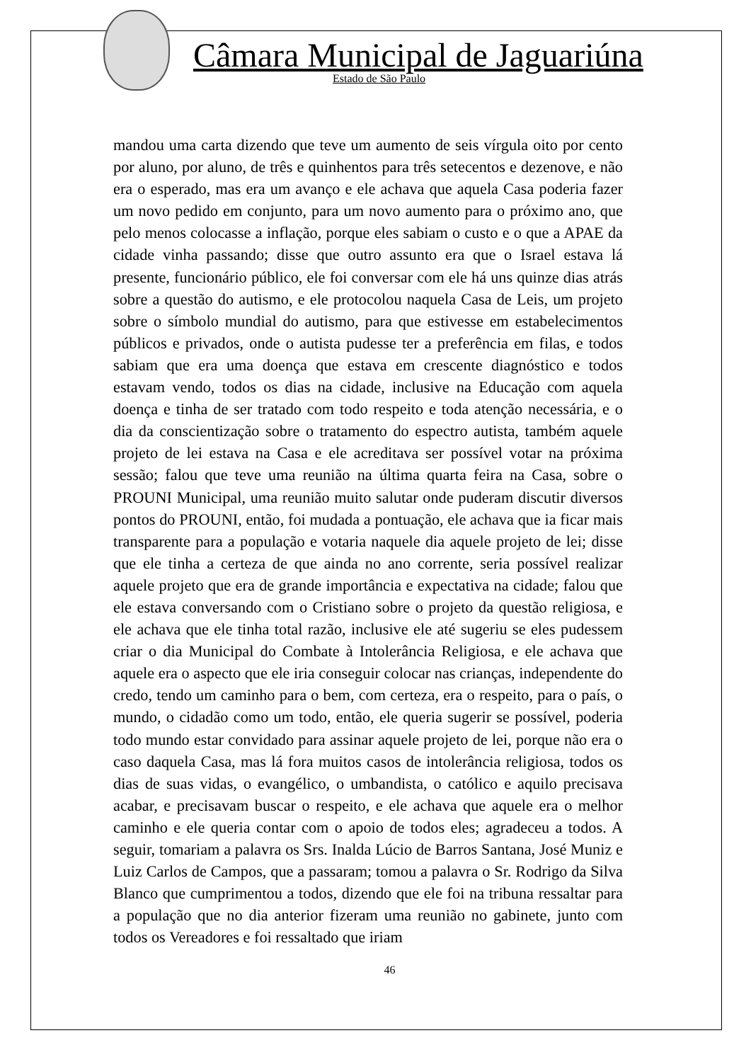Câmara Municipal de Jaguariúna
Estado de São Paulo
mandou uma carta dizendo que teve um aumento de seis vírgula oito por cento por aluno, por aluno, de três e quinhentos para três setecentos e dezenove, e não era o esperado, mas era um avanço e ele achava que aquela Casa poderia fazer um novo pedido em conjunto, para um novo aumento para o próximo ano, que pelo menos colocasse a inflação, porque eles sabiam o custo e o que a APAE da cidade vinha passando; disse que outro assunto era que o Israel estava lá presente, funcionário público, ele foi conversar com ele há uns quinze dias atrás sobre a questão do autismo, e ele protocolou naquela Casa de Leis, um projeto sobre o símbolo mundial do autismo, para que estivesse em estabelecimentos públicos e privados, onde o autista pudesse ter a preferência em filas, e todos sabiam que era uma doença que estava em crescente diagnóstico e todos estavam vendo, todos os dias na cidade, inclusive na Educação com aquela doença e tinha de ser tratado com todo respeito e toda atenção necessária, e o dia da conscientização sobre o tratamento do espectro autista, também aquele projeto de lei estava na Casa e ele acreditava ser possível votar na próxima sessão; falou que teve uma reunião na última quarta feira na Casa, sobre o PROUNI Municipal, uma reunião muito salutar onde puderam discutir diversos pontos do PROUNI, então, foi mudada a pontuação, ele achava que ia ficar mais transparente para a população e votaria naquele dia aquele projeto de lei; disse que ele tinha a certeza de que ainda no ano corrente, seria possível realizar aquele projeto que era de grande importância e expectativa na cidade; falou que ele estava conversando com o Cristiano sobre o projeto da questão religiosa, e ele achava que ele tinha total razão, inclusive ele até sugeriu se eles pudessem criar o dia Municipal do Combate à Intolerância Religiosa, e ele achava que aquele era o aspecto que ele iria conseguir colocar nas crianças, independente do credo, tendo um caminho para o bem, com certeza, era o respeito, para o país, o mundo, o cidadão como um todo, então, ele queria sugerir se possível, poderia todo mundo estar convidado para assinar aquele projeto de lei, porque não era o caso daquela Casa, mas lá fora muitos casos de intolerância religiosa, todos os dias de suas vidas, o evangélico, o umbandista, o católico e aquilo precisava acabar, e precisavam buscar o respeito, e ele achava que aquele era o melhor caminho e ele queria contar com o apoio de todos eles; agradeceu a todos. A seguir, tomariam a palavra os Srs. Inalda Lúcio de Barros Santana, José Muniz e Luiz Carlos de Campos, que a passaram; tomou a palavra o Sr. Rodrigo da Silva Blanco que cumprimentou a todos, dizendo que ele foi na tribuna ressaltar para a população que no dia anterior fizeram uma reunião no gabinete, junto com todos os Vereadores e foi ressaltado que iriam
46